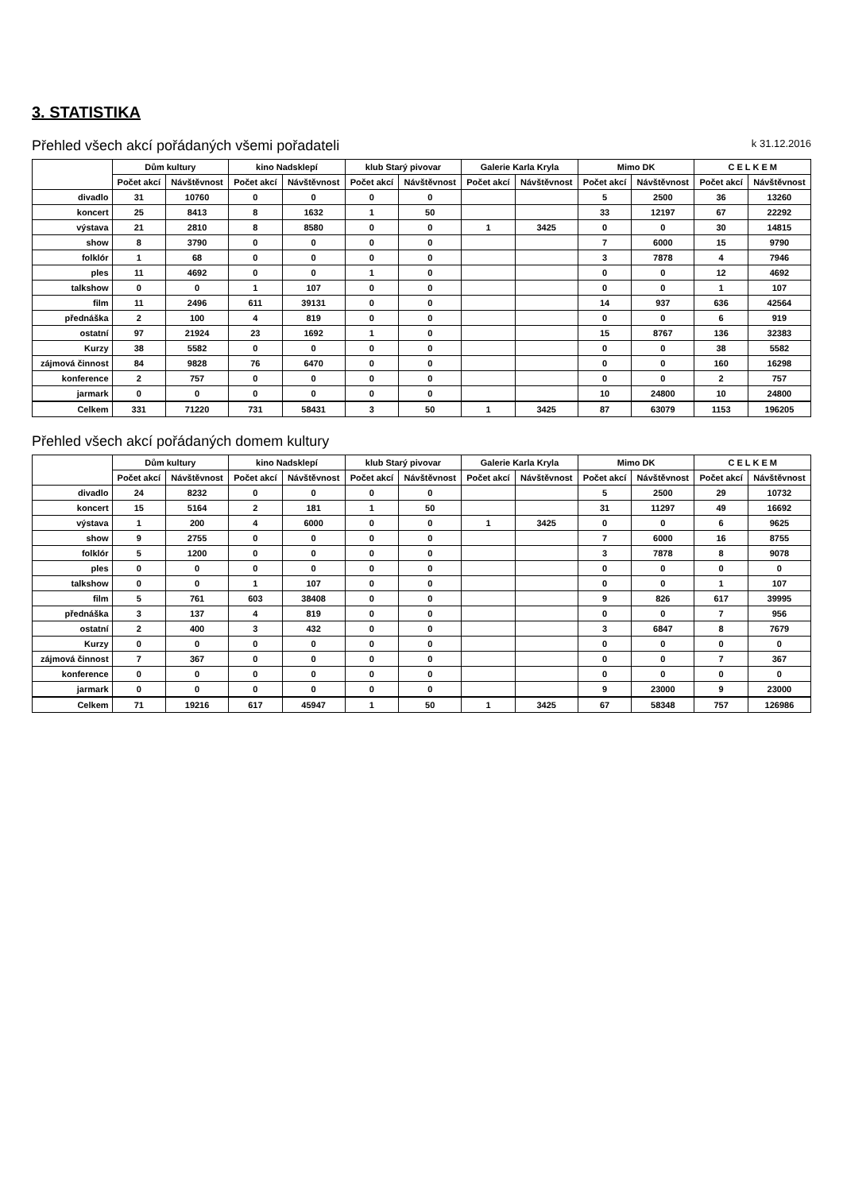3. STATISTIKA
Přehled všech akcí pořádaných všemi pořadateli k 31.12.2016
| | Dům kultury | | kino Nadsklepí | | klub Starý pivovar | | Galerie Karla Kryla | | Mimo DK | | C E L K E M | |
| --- | --- | --- | --- | --- | --- | --- | --- | --- | --- | --- | --- | --- |
| | Počet akcí | Návštěvnost | Počet akcí | Návštěvnost | Počet akcí | Návštěvnost | Počet akcí | Návštěvnost | Počet akcí | Návštěvnost | Počet akcí | Návštěvnost |
| divadlo | 31 | 10760 | 0 | 0 | 0 | 0 | | | 5 | 2500 | 36 | 13260 |
| koncert | 25 | 8413 | 8 | 1632 | 1 | 50 | | | 33 | 12197 | 67 | 22292 |
| výstava | 21 | 2810 | 8 | 8580 | 0 | 0 | 1 | 3425 | 0 | 0 | 30 | 14815 |
| show | 8 | 3790 | 0 | 0 | 0 | 0 | | | 7 | 6000 | 15 | 9790 |
| folklór | 1 | 68 | 0 | 0 | 0 | 0 | | | 3 | 7878 | 4 | 7946 |
| ples | 11 | 4692 | 0 | 0 | 1 | 0 | | | 0 | 0 | 12 | 4692 |
| talkshow | 0 | 0 | 1 | 107 | 0 | 0 | | | 0 | 0 | 1 | 107 |
| film | 11 | 2496 | 611 | 39131 | 0 | 0 | | | 14 | 937 | 636 | 42564 |
| přednáška | 2 | 100 | 4 | 819 | 0 | 0 | | | 0 | 0 | 6 | 919 |
| ostatní | 97 | 21924 | 23 | 1692 | 1 | 0 | | | 15 | 8767 | 136 | 32383 |
| Kurzy | 38 | 5582 | 0 | 0 | 0 | 0 | | | 0 | 0 | 38 | 5582 |
| zájmová činnost | 84 | 9828 | 76 | 6470 | 0 | 0 | | | 0 | 0 | 160 | 16298 |
| konference | 2 | 757 | 0 | 0 | 0 | 0 | | | 0 | 0 | 2 | 757 |
| jarmark | 0 | 0 | 0 | 0 | 0 | 0 | | | 10 | 24800 | 10 | 24800 |
| Celkem | 331 | 71220 | 731 | 58431 | 3 | 50 | 1 | 3425 | 87 | 63079 | 1153 | 196205 |
Přehled všech akcí pořádaných domem kultury
| | Dům kultury | | kino Nadsklepí | | klub Starý pivovar | | Galerie Karla Kryla | | Mimo DK | | C E L K E M | |
| --- | --- | --- | --- | --- | --- | --- | --- | --- | --- | --- | --- | --- |
| | Počet akcí | Návštěvnost | Počet akcí | Návštěvnost | Počet akcí | Návštěvnost | Počet akcí | Návštěvnost | Počet akcí | Návštěvnost | Počet akcí | Návštěvnost |
| divadlo | 24 | 8232 | 0 | 0 | 0 | 0 | | | 5 | 2500 | 29 | 10732 |
| koncert | 15 | 5164 | 2 | 181 | 1 | 50 | | | 31 | 11297 | 49 | 16692 |
| výstava | 1 | 200 | 4 | 6000 | 0 | 0 | 1 | 3425 | 0 | 0 | 6 | 9625 |
| show | 9 | 2755 | 0 | 0 | 0 | 0 | | | 7 | 6000 | 16 | 8755 |
| folklór | 5 | 1200 | 0 | 0 | 0 | 0 | | | 3 | 7878 | 8 | 9078 |
| ples | 0 | 0 | 0 | 0 | 0 | 0 | | | 0 | 0 | 0 | 0 |
| talkshow | 0 | 0 | 1 | 107 | 0 | 0 | | | 0 | 0 | 1 | 107 |
| film | 5 | 761 | 603 | 38408 | 0 | 0 | | | 9 | 826 | 617 | 39995 |
| přednáška | 3 | 137 | 4 | 819 | 0 | 0 | | | 0 | 0 | 7 | 956 |
| ostatní | 2 | 400 | 3 | 432 | 0 | 0 | | | 3 | 6847 | 8 | 7679 |
| Kurzy | 0 | 0 | 0 | 0 | 0 | 0 | | | 0 | 0 | 0 | 0 |
| zájmová činnost | 7 | 367 | 0 | 0 | 0 | 0 | | | 0 | 0 | 7 | 367 |
| konference | 0 | 0 | 0 | 0 | 0 | 0 | | | 0 | 0 | 0 | 0 |
| jarmark | 0 | 0 | 0 | 0 | 0 | 0 | | | 9 | 23000 | 9 | 23000 |
| Celkem | 71 | 19216 | 617 | 45947 | 1 | 50 | 1 | 3425 | 67 | 58348 | 757 | 126986 |